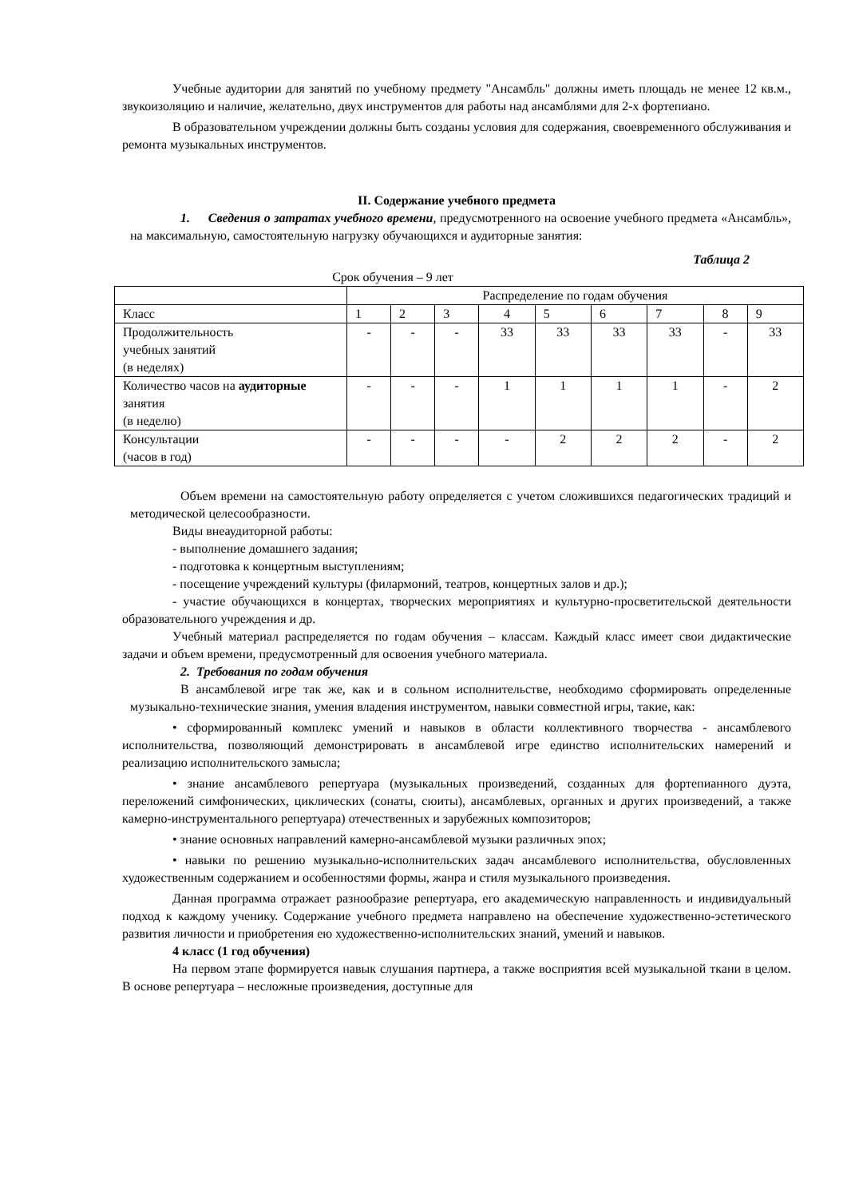Учебные аудитории для занятий по учебному предмету "Ансамбль" должны иметь площадь не менее 12 кв.м., звукоизоляцию и наличие, желательно, двух инструментов для работы над ансамблями для 2-х фортепиано.
В образовательном учреждении должны быть созданы условия для содержания, своевременного обслуживания и ремонта музыкальных инструментов.
II. Содержание учебного предмета
1. Сведения о затратах учебного времени, предусмотренного на освоение учебного предмета «Ансамбль», на максимальную, самостоятельную нагрузку обучающихся и аудиторные занятия:
Таблица 2
Срок обучения – 9 лет
| | Распределение по годам обучения | | | | | | | | |
| Класс | 1 | 2 | 3 | 4 | 5 | 6 | 7 | 8 | 9 |
| Продолжительность учебных занятий (в неделях) | - | - | - | 33 | 33 | 33 | 33 | - | 33 |
| Количество часов на аудиторные занятия (в неделю) | - | - | - | 1 | 1 | 1 | 1 | - | 2 |
| Консультации (часов в год) | - | - | - | - | 2 | 2 | 2 | - | 2 |
Объем времени на самостоятельную работу определяется с учетом сложившихся педагогических традиций и методической целесообразности.
Виды внеаудиторной работы:
- выполнение домашнего задания;
- подготовка к концертным выступлениям;
- посещение учреждений культуры (филармоний, театров, концертных залов и др.);
- участие обучающихся в концертах, творческих мероприятиях и культурно-просветительской деятельности образовательного учреждения и др.
Учебный материал распределяется по годам обучения – классам. Каждый класс имеет свои дидактические задачи и объем времени, предусмотренный для освоения учебного материала.
2. Требования по годам обучения
В ансамблевой игре так же, как и в сольном исполнительстве, необходимо сформировать определенные музыкально-технические знания, умения владения инструментом, навыки совместной игры, такие, как:
• сформированный комплекс умений и навыков в области коллективного творчества - ансамблевого исполнительства, позволяющий демонстрировать в ансамблевой игре единство исполнительских намерений и реализацию исполнительского замысла;
• знание ансамблевого репертуара (музыкальных произведений, созданных для фортепианного дуэта, переложений симфонических, циклических (сонаты, сюиты), ансамблевых, органных и других произведений, а также камерно-инструментального репертуара) отечественных и зарубежных композиторов;
• знание основных направлений камерно-ансамблевой музыки различных эпох;
• навыки по решению музыкально-исполнительских задач ансамблевого исполнительства, обусловленных художественным содержанием и особенностями формы, жанра и стиля музыкального произведения.
Данная программа отражает разнообразие репертуара, его академическую направленность и индивидуальный подход к каждому ученику. Содержание учебного предмета направлено на обеспечение художественно-эстетического развития личности и приобретения ею художественно-исполнительских знаний, умений и навыков.
4 класс (1 год обучения)
На первом этапе формируется навык слушания партнера, а также восприятия всей музыкальной ткани в целом. В основе репертуара – несложные произведения, доступные для